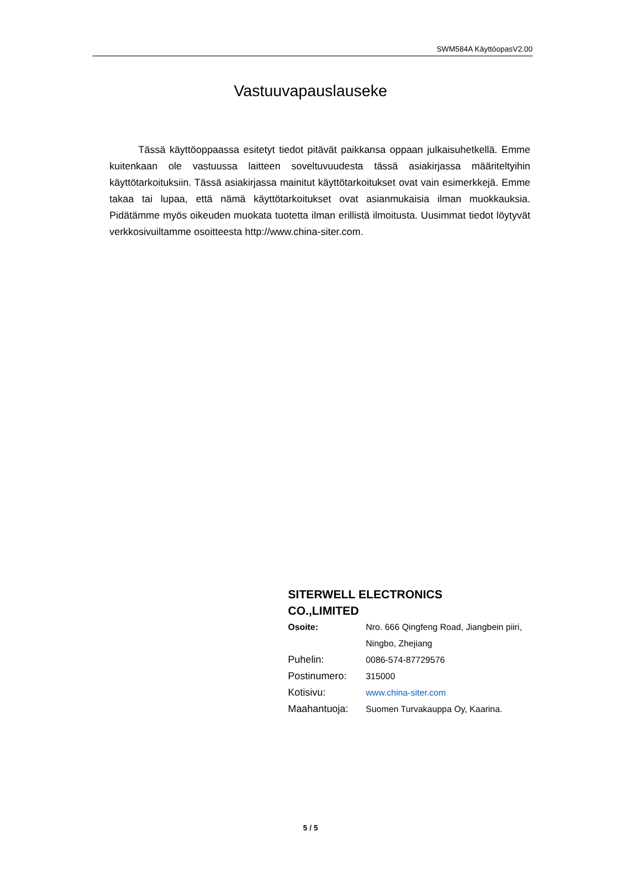SWM584A KäyttöopasV2.00
Vastuuvapauslauseke
Tässä käyttöoppaassa esitetyt tiedot pitävät paikkansa oppaan julkaisuhetkellä. Emme kuitenkaan ole vastuussa laitteen soveltuvuudesta tässä asiakirjassa määriteltyihin käyttötarkoituksiin. Tässä asiakirjassa mainitut käyttötarkoitukset ovat vain esimerkkejä. Emme takaa tai lupaa, että nämä käyttötarkoitukset ovat asianmukaisia ilman muokkauksia. Pidätämme myös oikeuden muokata tuotetta ilman erillistä ilmoitusta. Uusimmat tiedot löytyvät verkkosivuiltamme osoitteesta http://www.china-siter.com.
SITERWELL ELECTRONICS
CO.,LIMITED
| Osoite: | Nro. 666 Qingfeng Road, Jiangbein piiri, Ningbo, Zhejiang |
| Puhelin: | 0086-574-87729576 |
| Postinumero: | 315000 |
| Kotisivu: | www.china-siter.com |
| Maahantuoja: | Suomen Turvakauppa Oy, Kaarina. |
5 / 5